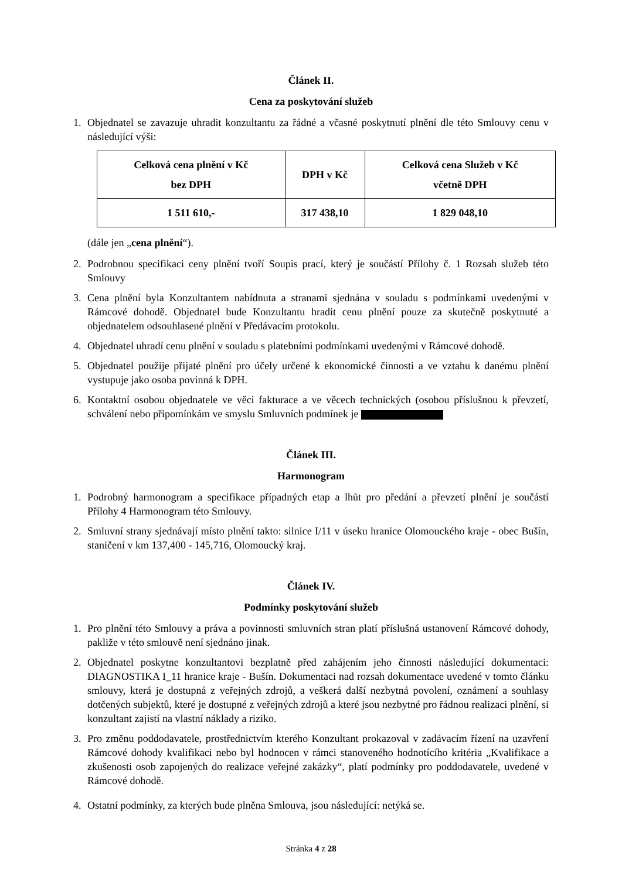Článek II.
Cena za poskytování služeb
1. Objednatel se zavazuje uhradit konzultantu za řádné a včasné poskytnutí plnění dle této Smlouvy cenu v následující výši:
| Celková cena plnění v Kč bez DPH | DPH v Kč | Celková cena Služeb v Kč včetně DPH |
| --- | --- | --- |
| 1 511 610,- | 317 438,10 | 1 829 048,10 |
(dále jen „cena plnění“).
2. Podrobnou specifikaci ceny plnění tvoří Soupis prací, který je součástí Přílohy č. 1 Rozsah služeb této Smlouvy
3. Cena plnění byla Konzultantem nabídnuta a stranami sjednána v souladu s podmínkami uvedenými v Rámcové dohodě. Objednatel bude Konzultantu hradit cenu plnění pouze za skutečně poskytnuté a objednatelem odsouhlasené plnění v Předávacím protokolu.
4. Objednatel uhradí cenu plnění v souladu s platebními podmínkami uvedenými v Rámcové dohodě.
5. Objednatel použije přijaté plnění pro účely určené k ekonomické činnosti a ve vztahu k danému plnění vystupuje jako osoba povinná k DPH.
6. Kontaktní osobou objednatele ve věci fakturace a ve věcech technických (osobou příslušnou k převzetí, schválení nebo připomínkám ve smyslu Smluvních podmínek je
Článek III.
Harmonogram
1. Podrobný harmonogram a specifikace případných etap a lhůt pro předání a převzetí plnění je součástí Přílohy 4 Harmonogram této Smlouvy.
2. Smluvní strany sjednávají místo plnění takto: silnice I/11 v úseku hranice Olomouckého kraje - obec Bušín, staničení v km 137,400 - 145,716, Olomoucký kraj.
Článek IV.
Podmínky poskytování služeb
1. Pro plnění této Smlouvy a práva a povinnosti smluvních stran platí příslušná ustanovení Rámcové dohody, pakliže v této smlouvě není sjednáno jinak.
2. Objednatel poskytne konzultantovi bezplatně před zahájením jeho činnosti následující dokumentaci: DIAGNOSTIKA I_11 hranice kraje - Bušín. Dokumentaci nad rozsah dokumentace uvedené v tomto článku smlouvy, která je dostupná z veřejných zdrojů, a veškerá další nezbytná povolení, oznámení a souhlasy dotčených subjektů, které je dostupné z veřejných zdrojů a které jsou nezbytné pro řádnou realizaci plnění, si konzultant zajistí na vlastní náklady a riziko.
3. Pro změnu poddodavatele, prostřednictvím kterého Konzultant prokazoval v zadávacím řízení na uzavření Rámcové dohody kvalifikaci nebo byl hodnocen v rámci stanoveného hodnotícího kritéria „Kvalifikace a zkušenosti osob zapojených do realizace veřejné zakázky“, platí podmínky pro poddodavatele, uvedené v Rámcové dohodě.
4. Ostatní podmínky, za kterých bude plněna Smlouva, jsou následující: netýká se.
Stránka 4 z 28